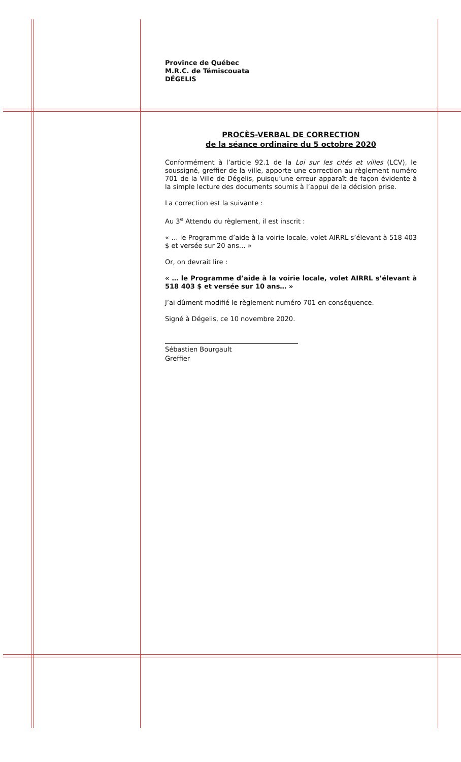Province de Québec
M.R.C. de Témiscouata
DÉGELIS
PROCÈS-VERBAL DE CORRECTION
de la séance ordinaire du 5 octobre 2020
Conformément à l’article 92.1 de la Loi sur les cités et villes (LCV), le soussigné, greffier de la ville, apporte une correction au règlement numéro 701 de la Ville de Dégelis, puisqu’une erreur apparaît de façon évidente à la simple lecture des documents soumis à l’appui de la décision prise.
La correction est la suivante :
Au 3<sup>e</sup> Attendu du règlement, il est inscrit :
« … le Programme d’aide à la voirie locale, volet AIRRL s’élevant à 518 403 $ et versée sur 20 ans… »
Or, on devrait lire :
« … le Programme d’aide à la voirie locale, volet AIRRL s’élevant à 518 403 $ et versée sur 10 ans… »
J’ai dûment modifié le règlement numéro 701 en conséquence.
Signé à Dégelis, ce 10 novembre 2020.
Sébastien Bourgault
Greffier